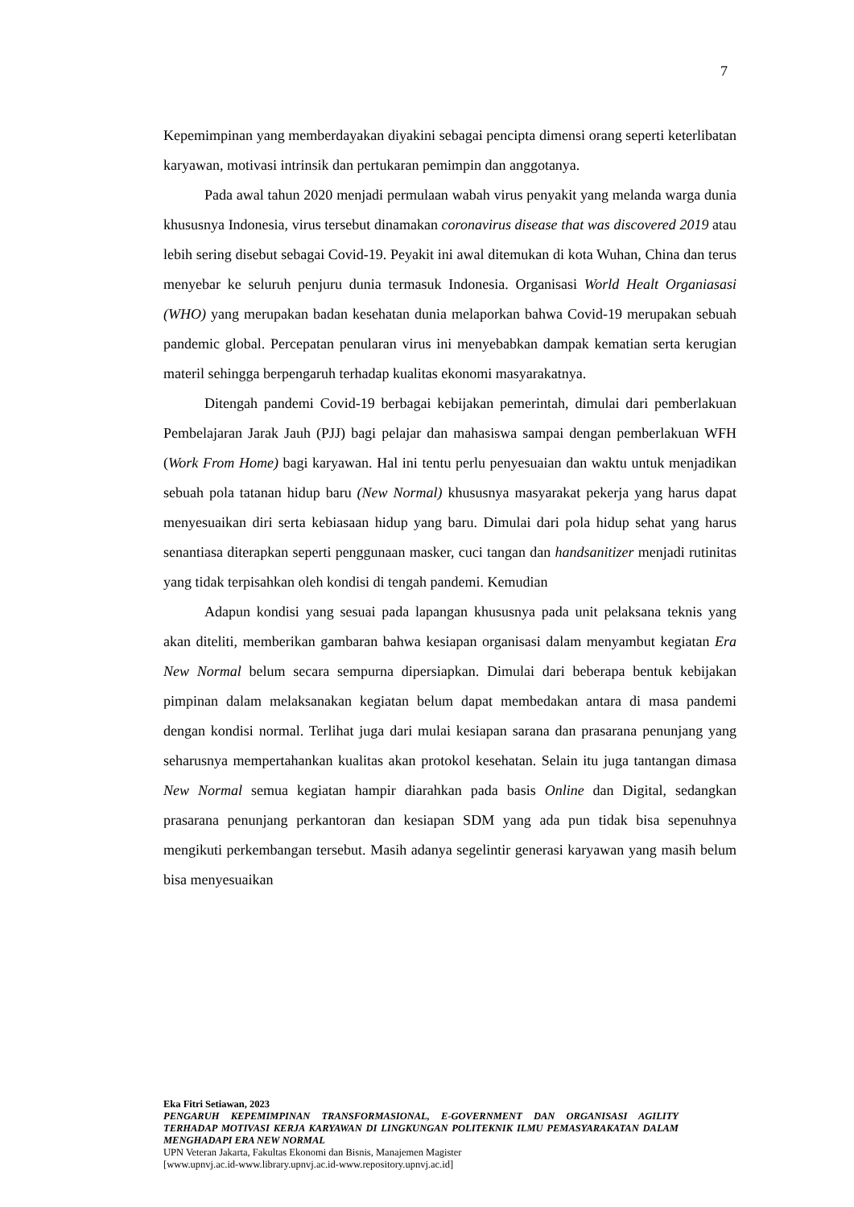7
Kepemimpinan yang memberdayakan diyakini sebagai pencipta dimensi orang seperti keterlibatan karyawan, motivasi intrinsik dan pertukaran pemimpin dan anggotanya.
Pada awal tahun 2020 menjadi permulaan wabah virus penyakit yang melanda warga dunia khususnya Indonesia, virus tersebut dinamakan coronavirus disease that was discovered 2019 atau lebih sering disebut sebagai Covid-19. Peyakit ini awal ditemukan di kota Wuhan, China dan terus menyebar ke seluruh penjuru dunia termasuk Indonesia. Organisasi World Healt Organiasasi (WHO) yang merupakan badan kesehatan dunia melaporkan bahwa Covid-19 merupakan sebuah pandemic global. Percepatan penularan virus ini menyebabkan dampak kematian serta kerugian materil sehingga berpengaruh terhadap kualitas ekonomi masyarakatnya.
Ditengah pandemi Covid-19 berbagai kebijakan pemerintah, dimulai dari pemberlakuan Pembelajaran Jarak Jauh (PJJ) bagi pelajar dan mahasiswa sampai dengan pemberlakuan WFH (Work From Home) bagi karyawan. Hal ini tentu perlu penyesuaian dan waktu untuk menjadikan sebuah pola tatanan hidup baru (New Normal) khususnya masyarakat pekerja yang harus dapat menyesuaikan diri serta kebiasaan hidup yang baru. Dimulai dari pola hidup sehat yang harus senantiasa diterapkan seperti penggunaan masker, cuci tangan dan handsanitizer menjadi rutinitas yang tidak terpisahkan oleh kondisi di tengah pandemi. Kemudian
Adapun kondisi yang sesuai pada lapangan khususnya pada unit pelaksana teknis yang akan diteliti, memberikan gambaran bahwa kesiapan organisasi dalam menyambut kegiatan Era New Normal belum secara sempurna dipersiapkan. Dimulai dari beberapa bentuk kebijakan pimpinan dalam melaksanakan kegiatan belum dapat membedakan antara di masa pandemi dengan kondisi normal. Terlihat juga dari mulai kesiapan sarana dan prasarana penunjang yang seharusnya mempertahankan kualitas akan protokol kesehatan. Selain itu juga tantangan dimasa New Normal semua kegiatan hampir diarahkan pada basis Online dan Digital, sedangkan prasarana penunjang perkantoran dan kesiapan SDM yang ada pun tidak bisa sepenuhnya mengikuti perkembangan tersebut. Masih adanya segelintir generasi karyawan yang masih belum bisa menyesuaikan
Eka Fitri Setiawan, 2023
PENGARUH KEPEMIMPINAN TRANSFORMASIONAL, E-GOVERNMENT DAN ORGANISASI AGILITY TERHADAP MOTIVASI KERJA KARYAWAN DI LINGKUNGAN POLITEKNIK ILMU PEMASYARAKATAN DALAM MENGHADAPI ERA NEW NORMAL
UPN Veteran Jakarta, Fakultas Ekonomi dan Bisnis, Manajemen Magister
[www.upnvj.ac.id-www.library.upnvj.ac.id-www.repository.upnvj.ac.id]